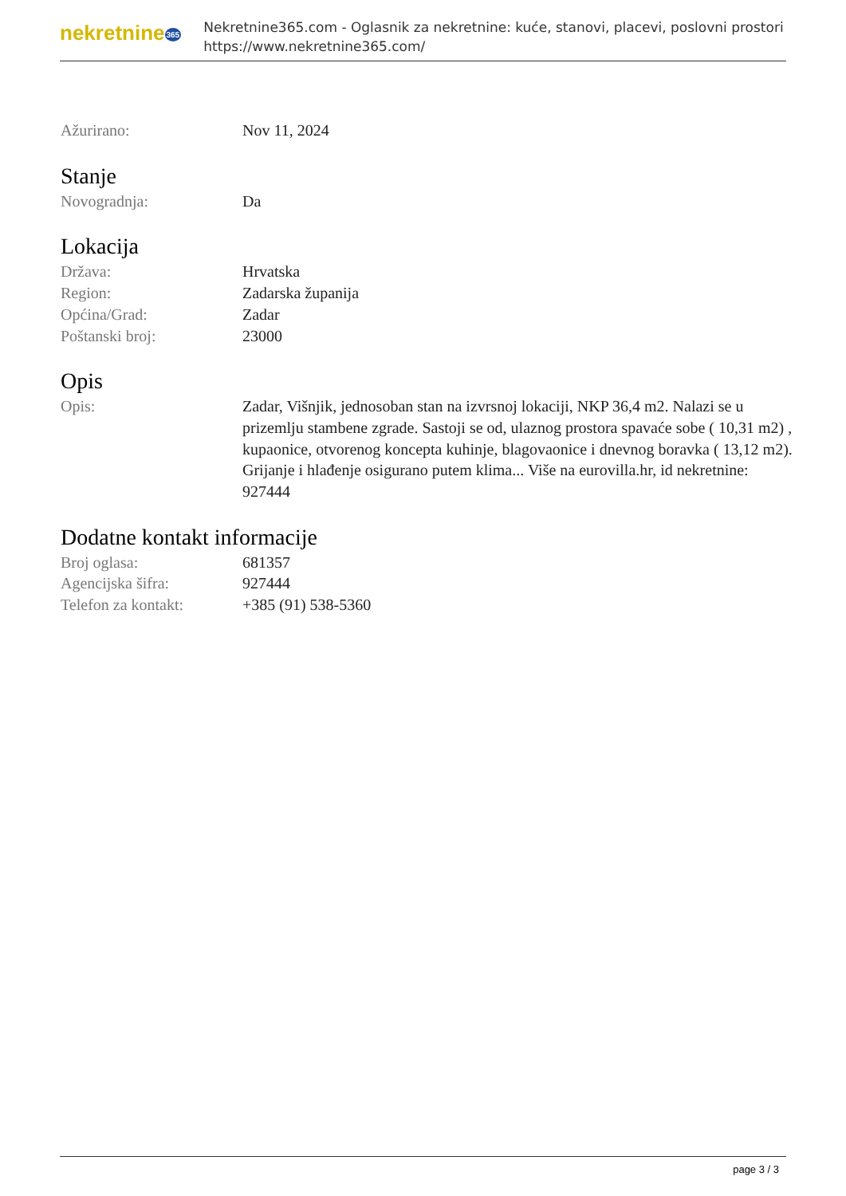nekretnine365
Nekretnine365.com - Oglasnik za nekretnine: kuće, stanovi, placevi, poslovni prostori
https://www.nekretnine365.com/
| Ažurirano: | Nov 11, 2024 |
Stanje
| Novogradnja: | Da |
Lokacija
| Država: | Hrvatska |
| Region: | Zadarska županija |
| Općina/Grad: | Zadar |
| Poštanski broj: | 23000 |
Opis
| Opis: | Zadar, Višnjik, jednosoban stan na izvrsnoj lokaciji, NKP 36,4 m2. Nalazi se u prizemlju stambene zgrade. Sastoji se od, ulaznog prostora spavaće sobe ( 10,31 m2) , kupaonice, otvorenog koncepta kuhinje, blagovaonice i dnevnog boravka ( 13,12 m2). Grijanje i hlađenje osigurano putem klima... Više na eurovilla.hr, id nekretnine: 927444 |
Dodatne kontakt informacije
| Broj oglasa: | 681357 |
| Agencijska šifra: | 927444 |
| Telefon za kontakt: | +385 (91) 538-5360 |
page 3 / 3